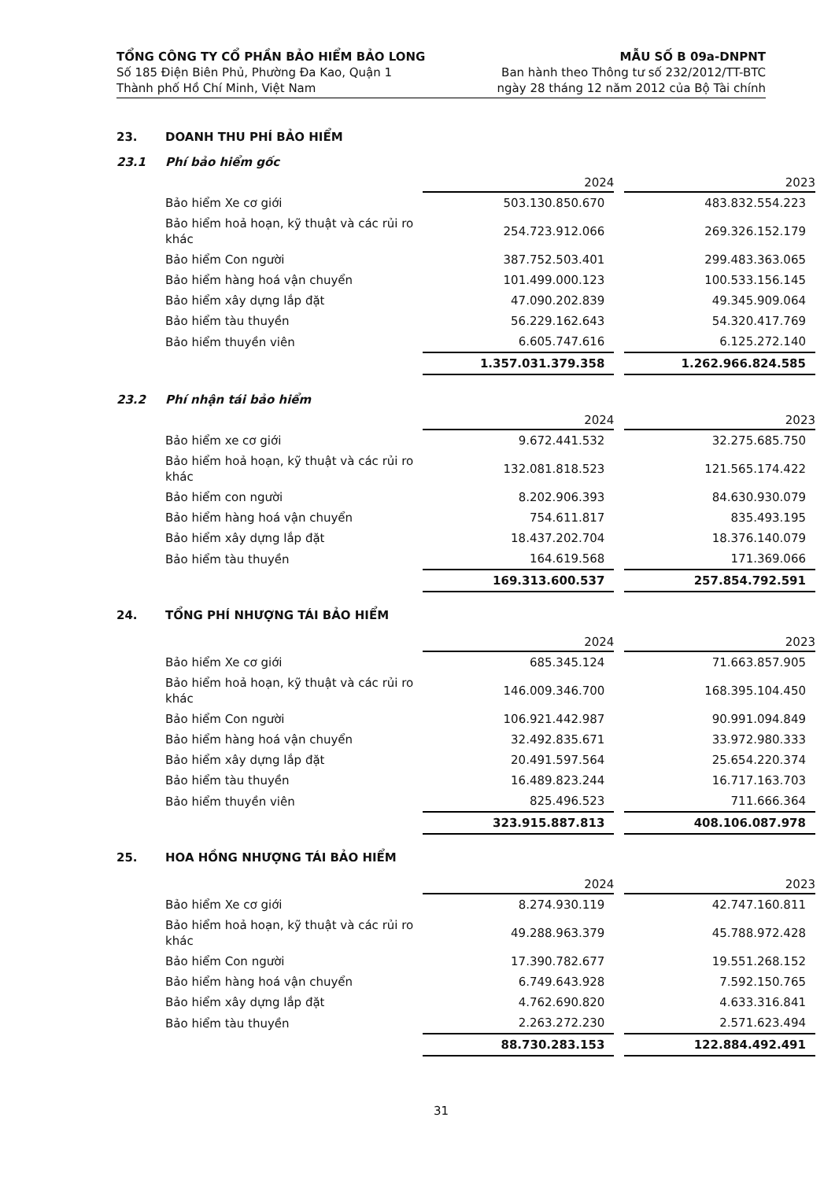TỔNG CÔNG TY CỔ PHẦN BẢO HIỂM BẢO LONG
Số 185 Điện Biên Phủ, Phường Đa Kao, Quận 1
Thành phố Hồ Chí Minh, Việt Nam
MẪU SỐ B 09a-DNPNT
Ban hành theo Thông tư số 232/2012/TT-BTC
ngày 28 tháng 12 năm 2012 của Bộ Tài chính
23. DOANH THU PHÍ BẢO HIỂM
23.1 Phí bảo hiểm gốc
| | 2024 | | 2023 |
| Bảo hiểm Xe cơ giới | 503.130.850.670 | | 483.832.554.223 |
| Bảo hiểm hoả hoạn, kỹ thuật và các rủi ro khác | 254.723.912.066 | | 269.326.152.179 |
| Bảo hiểm Con người | 387.752.503.401 | | 299.483.363.065 |
| Bảo hiểm hàng hoá vận chuyển | 101.499.000.123 | | 100.533.156.145 |
| Bảo hiểm xây dựng lắp đặt | 47.090.202.839 | | 49.345.909.064 |
| Bảo hiểm tàu thuyền | 56.229.162.643 | | 54.320.417.769 |
| Bảo hiểm thuyền viên | 6.605.747.616 | | 6.125.272.140 |
| | 1.357.031.379.358 | | 1.262.966.824.585 |
23.2 Phí nhận tái bảo hiểm
| | 2024 | | 2023 |
| Bảo hiểm xe cơ giới | 9.672.441.532 | | 32.275.685.750 |
| Bảo hiểm hoả hoạn, kỹ thuật và các rủi ro khác | 132.081.818.523 | | 121.565.174.422 |
| Bảo hiểm con người | 8.202.906.393 | | 84.630.930.079 |
| Bảo hiểm hàng hoá vận chuyển | 754.611.817 | | 835.493.195 |
| Bảo hiểm xây dựng lắp đặt | 18.437.202.704 | | 18.376.140.079 |
| Bảo hiểm tàu thuyền | 164.619.568 | | 171.369.066 |
| | 169.313.600.537 | | 257.854.792.591 |
24. TỔNG PHÍ NHƯỢNG TÁI BẢO HIỂM
| | 2024 | | 2023 |
| Bảo hiểm Xe cơ giới | 685.345.124 | | 71.663.857.905 |
| Bảo hiểm hoả hoạn, kỹ thuật và các rủi ro khác | 146.009.346.700 | | 168.395.104.450 |
| Bảo hiểm Con người | 106.921.442.987 | | 90.991.094.849 |
| Bảo hiểm hàng hoá vận chuyển | 32.492.835.671 | | 33.972.980.333 |
| Bảo hiểm xây dựng lắp đặt | 20.491.597.564 | | 25.654.220.374 |
| Bảo hiểm tàu thuyền | 16.489.823.244 | | 16.717.163.703 |
| Bảo hiểm thuyền viên | 825.496.523 | | 711.666.364 |
| | 323.915.887.813 | | 408.106.087.978 |
25. HOA HỒNG NHƯỢNG TÁI BẢO HIỂM
| | 2024 | | 2023 |
| Bảo hiểm Xe cơ giới | 8.274.930.119 | | 42.747.160.811 |
| Bảo hiểm hoả hoạn, kỹ thuật và các rủi ro khác | 49.288.963.379 | | 45.788.972.428 |
| Bảo hiểm Con người | 17.390.782.677 | | 19.551.268.152 |
| Bảo hiểm hàng hoá vận chuyển | 6.749.643.928 | | 7.592.150.765 |
| Bảo hiểm xây dựng lắp đặt | 4.762.690.820 | | 4.633.316.841 |
| Bảo hiểm tàu thuyền | 2.263.272.230 | | 2.571.623.494 |
| | 88.730.283.153 | | 122.884.492.491 |
31